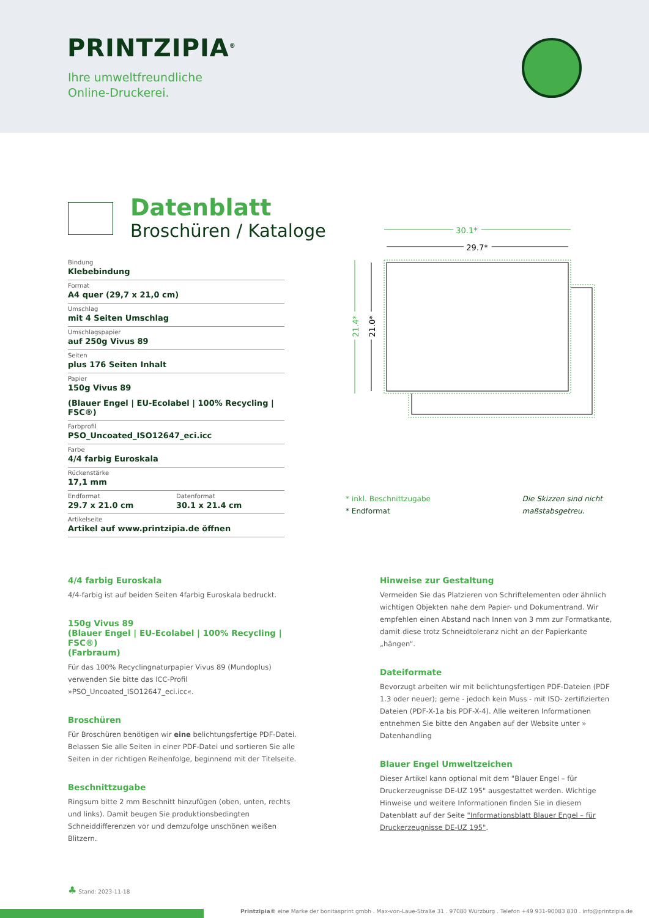PRINTZIPIA<sup>®</sup>
Ihre umweltfreundliche
Online-Druckerei.
Datenblatt
Broschüren / Kataloge
Bindung
Klebebindung
Format
A4 quer (29,7 x 21,0 cm)
Umschlag
mit 4 Seiten Umschlag
Umschlagspapier
auf 250g Vivus 89
Seiten
plus 176 Seiten Inhalt
Papier
150g Vivus 89
(Blauer Engel | EU-Ecolabel | 100% Recycling | FSC®)
Farbprofil
PSO_Uncoated_ISO12647_eci.icc
Farbe
4/4 farbig Euroskala
Rückenstärke
17,1 mm
Endformat
29.7 x 21.0 cm
Datenformat
30.1 x 21.4 cm
Artikelseite
Artikel auf www.printzipia.de öffnen
30.1*
29.7*
21.4*
21.0*
* inkl. Beschnittzugabe
* Endformat
Die Skizzen sind nicht
maßstabsgetreu.
4/4 farbig Euroskala
4/4-farbig ist auf beiden Seiten 4farbig Euroskala bedruckt.
150g Vivus 89
(Blauer Engel | EU-Ecolabel | 100% Recycling | FSC®)
(Farbraum)
Für das 100% Recyclingnaturpapier Vivus 89 (Mundoplus) verwenden Sie bitte das ICC-Profil »PSO_Uncoated_ISO12647_eci.icc«.
Broschüren
Für Broschüren benötigen wir eine belichtungsfertige PDF-Datei. Belassen Sie alle Seiten in einer PDF-Datei und sortieren Sie alle Seiten in der richtigen Reihenfolge, beginnend mit der Titelseite.
Beschnittzugabe
Ringsum bitte 2 mm Beschnitt hinzufügen (oben, unten, rechts und links). Damit beugen Sie produktionsbedingten Schneiddifferenzen vor und demzufolge unschönen weißen Blitzern.
Hinweise zur Gestaltung
Vermeiden Sie das Platzieren von Schriftelementen oder ähnlich wichtigen Objekten nahe dem Papier- und Dokumentrand. Wir empfehlen einen Abstand nach Innen von 3 mm zur Formatkante, damit diese trotz Schneidtoleranz nicht an der Papierkante „hängen“.
Dateiformate
Bevorzugt arbeiten wir mit belichtungsfertigen PDF-Dateien (PDF 1.3 oder neuer); gerne - jedoch kein Muss - mit ISO- zertifizierten Dateien (PDF-X-1a bis PDF-X-4). Alle weiteren Informationen entnehmen Sie bitte den Angaben auf der Website unter » Datenhandling
Blauer Engel Umweltzeichen
Dieser Artikel kann optional mit dem "Blauer Engel – für Druckerzeugnisse DE-UZ 195" ausgestattet werden. Wichtige Hinweise und weitere Informationen finden Sie in diesem Datenblatt auf der Seite "Informationsblatt Blauer Engel – für Druckerzeugnisse DE-UZ 195".
♣ Stand: 2023-11-18
Printzipia® eine Marke der bonitasprint gmbh . Max-von-Laue-Straße 31 . 97080 Würzburg . Telefon +49 931-90083 830 . info@printzipia.de